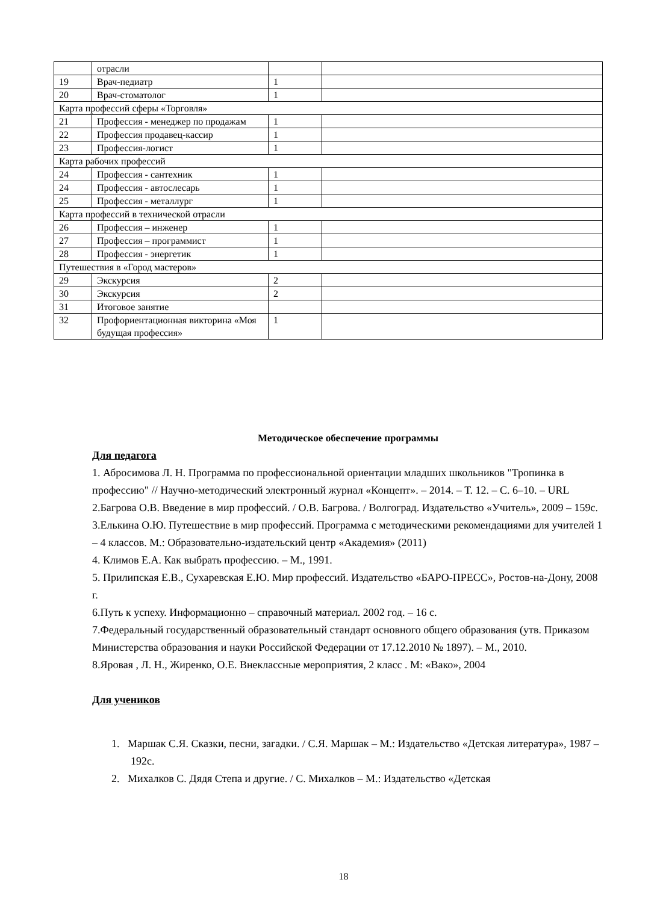| | отрасли | | |
| 19 | Врач-педиатр | 1 | |
| 20 | Врач-стоматолог | 1 | |
| Карта профессий сферы «Торговля» | | | |
| 21 | Профессия - менеджер по продажам | 1 | |
| 22 | Профессия продавец-кассир | 1 | |
| 23 | Профессия-логист | 1 | |
| Карта рабочих профессий | | | |
| 24 | Профессия - сантехник | 1 | |
| 24 | Профессия - автослесарь | 1 | |
| 25 | Профессия - металлург | 1 | |
| Карта профессий в технической отрасли | | | |
| 26 | Профессия – инженер | 1 | |
| 27 | Профессия – программист | 1 | |
| 28 | Профессия - энергетик | 1 | |
| Путешествия в «Город мастеров» | | | |
| 29 | Экскурсия | 2 | |
| 30 | Экскурсия | 2 | |
| 31 | Итоговое занятие | | |
| 32 | Профориентационная викторина «Моя будущая профессия» | 1 | |
Методическое обеспечение программы
Для педагога
1. Абросимова Л. Н. Программа по профессиональной ориентации младших школьников "Тропинка в профессию" // Научно-методический электронный журнал «Концепт». – 2014. – Т. 12. – С. 6–10. – URL
2.Багрова О.В. Введение в мир профессий. / О.В. Багрова. / Волгоград. Издательство «Учитель», 2009 – 159с.
3.Елькина О.Ю. Путешествие в мир профессий. Программа с методическими рекомендациями для учителей 1 – 4 классов. М.: Образовательно-издательский центр «Академия» (2011)
4. Климов Е.А. Как выбрать профессию. – М., 1991.
5. Прилипская Е.В., Сухаревская Е.Ю. Мир профессий. Издательство «БАРО-ПРЕСС», Ростов-на-Дону, 2008 г.
6.Путь к успеху. Информационно – справочный материал. 2002 год. – 16 с.
7.Федеральный государственный образовательный стандарт основного общего образования (утв. Приказом Министерства образования и науки Российской Федерации от 17.12.2010 № 1897). – М., 2010.
8.Яровая , Л. Н., Жиренко, О.Е. Внеклассные мероприятия, 2 класс . М: «Вако», 2004
Для учеников
1. Маршак С.Я. Сказки, песни, загадки. / С.Я. Маршак – М.: Издательство «Детская литература», 1987 – 192с.
2. Михалков С. Дядя Степа и другие. / С. Михалков – М.: Издательство «Детская
18